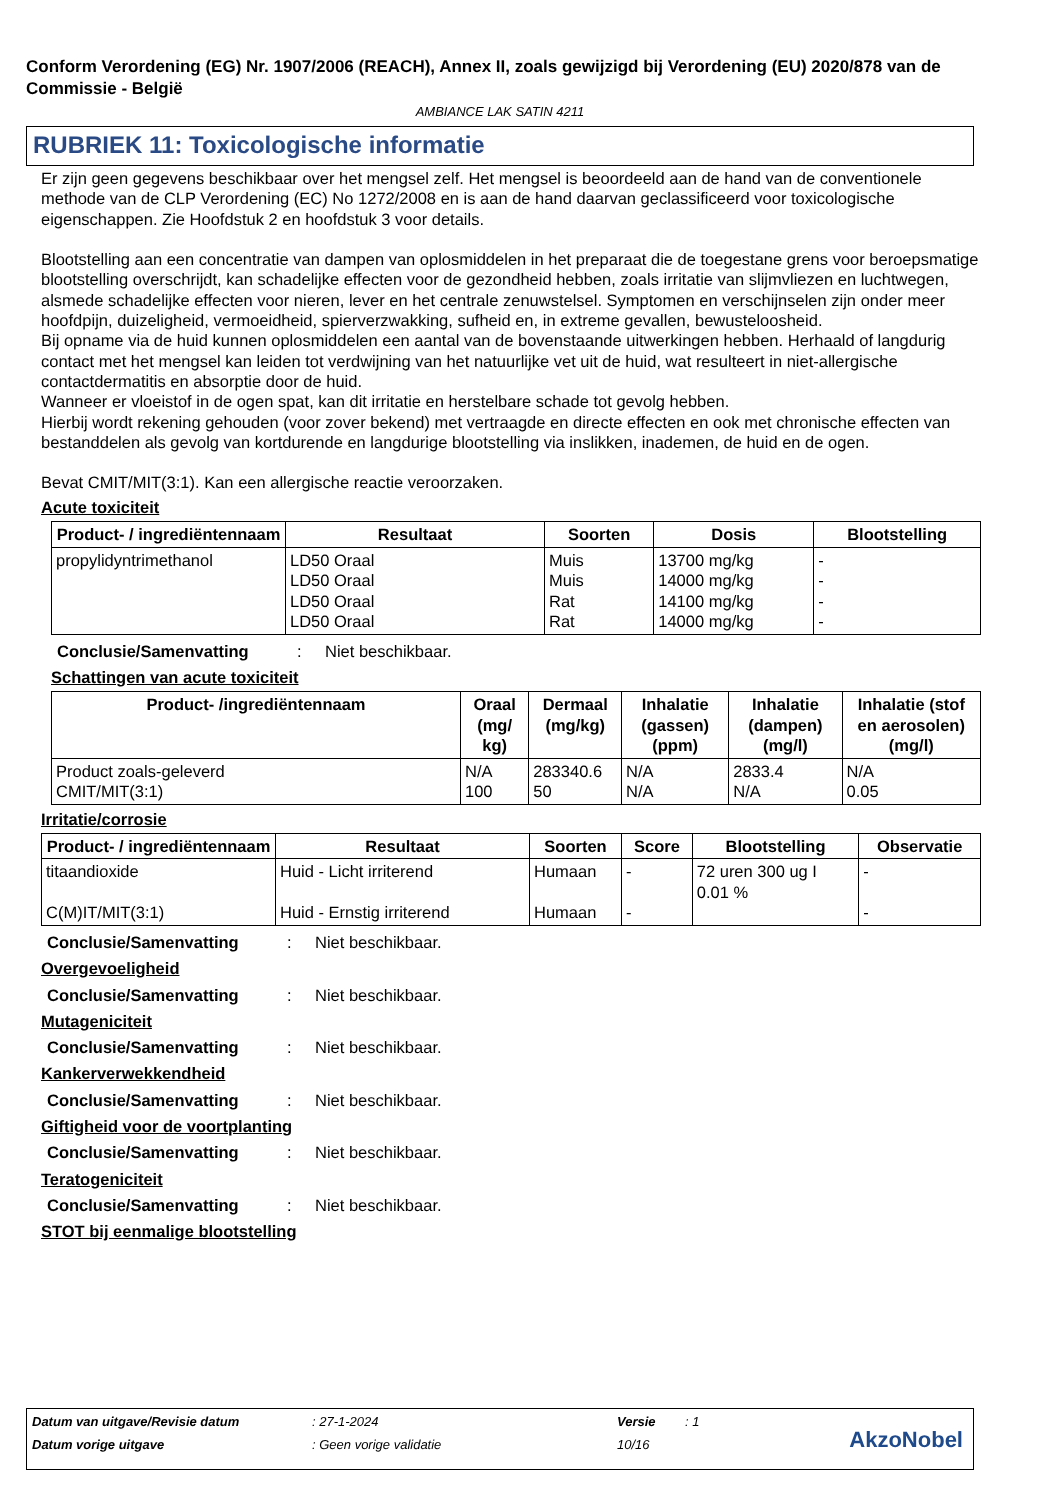Conform Verordening (EG) Nr. 1907/2006 (REACH), Annex II, zoals gewijzigd bij Verordening (EU) 2020/878 van de Commissie - België
AMBIANCE LAK SATIN 4211
RUBRIEK 11: Toxicologische informatie
Er zijn geen gegevens beschikbaar over het mengsel zelf. Het mengsel is beoordeeld aan de hand van de conventionele methode van de CLP Verordening (EC) No 1272/2008 en is aan de hand daarvan geclassificeerd voor toxicologische eigenschappen. Zie Hoofdstuk 2 en hoofdstuk 3 voor details.
Blootstelling aan een concentratie van dampen van oplosmiddelen in het preparaat die de toegestane grens voor beroepsmatige blootstelling overschrijdt, kan schadelijke effecten voor de gezondheid hebben, zoals irritatie van slijmvliezen en luchtwegen, alsmede schadelijke effecten voor nieren, lever en het centrale zenuwstelsel. Symptomen en verschijnselen zijn onder meer hoofdpijn, duizeligheid, vermoeidheid, spierverzwakking, sufheid en, in extreme gevallen, bewusteloosheid.
Bij opname via de huid kunnen oplosmiddelen een aantal van de bovenstaande uitwerkingen hebben. Herhaald of langdurig contact met het mengsel kan leiden tot verdwijning van het natuurlijke vet uit de huid, wat resulteert in niet-allergische contactdermatitis en absorptie door de huid.
Wanneer er vloeistof in de ogen spat, kan dit irritatie en herstelbare schade tot gevolg hebben.
Hierbij wordt rekening gehouden (voor zover bekend) met vertraagde en directe effecten en ook met chronische effecten van bestanddelen als gevolg van kortdurende en langdurige blootstelling via inslikken, inademen, de huid en de ogen.
Bevat CMIT/MIT(3:1). Kan een allergische reactie veroorzaken.
Acute toxiciteit
| Product- / ingrediëntennaam | Resultaat | Soorten | Dosis | Blootstelling |
| --- | --- | --- | --- | --- |
| propylidyntrimethanol | LD50 Oraal LD50 Oraal LD50 Oraal LD50 Oraal | Muis Muis Rat Rat | 13700 mg/kg 14000 mg/kg 14100 mg/kg 14000 mg/kg | - - - - |
Conclusie/Samenvatting: Niet beschikbaar.
Schattingen van acute toxiciteit
| Product- /ingrediëntennaam | Oraal (mg/ kg) | Dermaal (mg/kg) | Inhalatie (gassen) (ppm) | Inhalatie (dampen) (mg/l) | Inhalatie (stof en aerosolen) (mg/l) |
| --- | --- | --- | --- | --- | --- |
| Product zoals-geleverd CMIT/MIT(3:1) | N/A 100 | 283340.6 50 | N/A N/A | 2833.4 N/A | N/A 0.05 |
Irritatie/corrosie
| Product- / ingrediëntennaam | Resultaat | Soorten | Score | Blootstelling | Observatie |
| --- | --- | --- | --- | --- | --- |
| titaandioxide C(M)IT/MIT(3:1) | Huid - Licht irriterend Huid - Ernstig irriterend | Humaan Humaan | - - | 72 uren 300 ug I 0.01 % | - - |
Conclusie/Samenvatting: Niet beschikbaar.
Overgevoeligheid
Conclusie/Samenvatting: Niet beschikbaar.
Mutageniciteit
Conclusie/Samenvatting: Niet beschikbaar.
Kankerverwekkendheid
Conclusie/Samenvatting: Niet beschikbaar.
Giftigheid voor de voortplanting
Conclusie/Samenvatting: Niet beschikbaar.
Teratogeniciteit
Conclusie/Samenvatting: Niet beschikbaar.
STOT bij eenmalige blootstelling
Datum van uitgave/Revisie datum: 27-1-2024 Versie: 1
Datum vorige uitgave: Geen vorige validatie 10/16
AkzoNobel